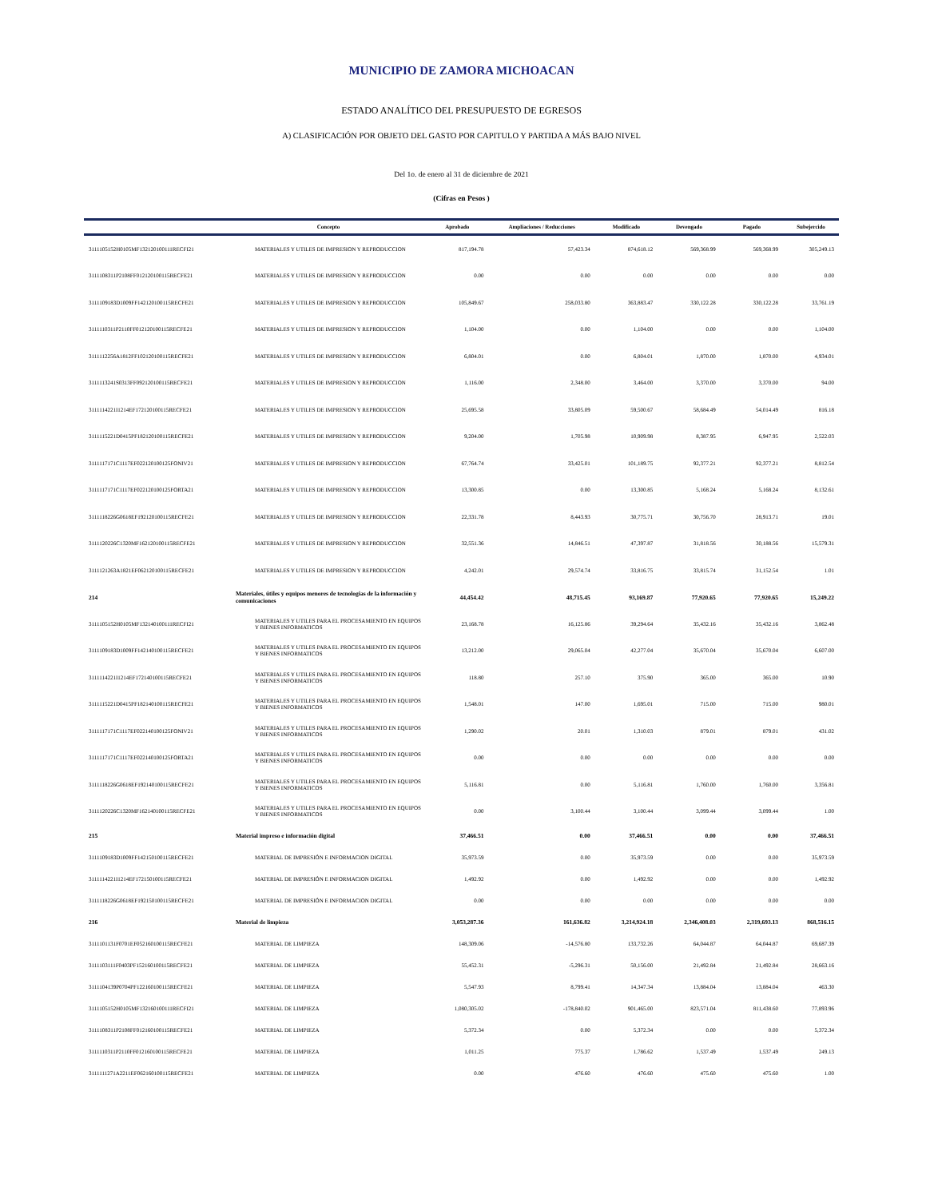MUNICIPIO DE ZAMORA MICHOACAN
ESTADO ANALÍTICO DEL PRESUPUESTO DE EGRESOS
A) CLASIFICACIÓN POR OBJETO DEL GASTO POR CAPITULO Y PARTIDA A MÁS BAJO NIVEL
Del 1o. de enero al 31 de diciembre de 2021
(Cifras en Pesos )
| | Concepto | Aprobado | Ampliaciones / Reducciones | Modificado | Devengado | Pagado | Subejercido |
| --- | --- | --- | --- | --- | --- | --- | --- |
| 3111105152H0105MF132120100111RECFI21 | MATERIALES Y UTILES DE IMPRESION Y REPRODUCCION | 817,194.78 | 57,423.34 | 874,618.12 | 569,368.99 | 569,368.99 | 305,249.13 |
| 3111108311P2108FF012120100115RECFE21 | MATERIALES Y UTILES DE IMPRESION Y REPRODUCCION | 0.00 | 0.00 | 0.00 | 0.00 | 0.00 | 0.00 |
| 3111109183D1009FF142120100115RECFE21 | MATERIALES Y UTILES DE IMPRESION Y REPRODUCCION | 105,849.67 | 258,033.80 | 363,883.47 | 330,122.28 | 330,122.28 | 33,761.19 |
| 3111110311P2110FF012120100115RECFE21 | MATERIALES Y UTILES DE IMPRESION Y REPRODUCCION | 1,104.00 | 0.00 | 1,104.00 | 0.00 | 0.00 | 1,104.00 |
| 3111112256A1812FF102120100115RECFE21 | MATERIALES Y UTILES DE IMPRESION Y REPRODUCCION | 6,804.01 | 0.00 | 6,804.01 | 1,870.00 | 1,870.00 | 4,934.01 |
| 3111113241S0313FF092120100115RECFE21 | MATERIALES Y UTILES DE IMPRESION Y REPRODUCCION | 1,116.00 | 2,348.00 | 3,464.00 | 3,370.00 | 3,370.00 | 94.00 |
| 3111114221I1214EF172120100115RECFE21 | MATERIALES Y UTILES DE IMPRESION Y REPRODUCCION | 25,695.58 | 33,805.09 | 59,500.67 | 58,684.49 | 54,014.49 | 816.18 |
| 3111115221D0415PF182120100115RECFE21 | MATERIALES Y UTILES DE IMPRESION Y REPRODUCCION | 9,204.00 | 1,705.98 | 10,909.98 | 8,387.95 | 6,947.95 | 2,522.03 |
| 3111117171C1117EF022120100125FONIV21 | MATERIALES Y UTILES DE IMPRESION Y REPRODUCCION | 67,764.74 | 33,425.01 | 101,189.75 | 92,377.21 | 92,377.21 | 8,812.54 |
| 3111117171C1117EF022120100125FORTA21 | MATERIALES Y UTILES DE IMPRESION Y REPRODUCCION | 13,300.85 | 0.00 | 13,300.85 | 5,168.24 | 5,168.24 | 8,132.61 |
| 3111118226G0618EF192120100115RECFE21 | MATERIALES Y UTILES DE IMPRESION Y REPRODUCCION | 22,331.78 | 8,443.93 | 30,775.71 | 30,756.70 | 28,913.71 | 19.01 |
| 3111120226C1320MF162120100115RECFE21 | MATERIALES Y UTILES DE IMPRESION Y REPRODUCCION | 32,551.36 | 14,846.51 | 47,397.87 | 31,818.56 | 30,188.56 | 15,579.31 |
| 3111121263A1821EF062120100115RECFE21 | MATERIALES Y UTILES DE IMPRESION Y REPRODUCCION | 4,242.01 | 29,574.74 | 33,816.75 | 33,815.74 | 31,152.54 | 1.01 |
| 214 | Materiales, útiles y equipos menores de tecnologías de la información y comunicaciones | 44,454.42 | 48,715.45 | 93,169.87 | 77,920.65 | 77,920.65 | 15,249.22 |
| 3111105152H0105MF132140100111RECFI21 | MATERIALES Y UTILES PARA EL PROCESAMIENTO EN EQUIPOS Y BIENES INFORMATICOS | 23,168.78 | 16,125.86 | 39,294.64 | 35,432.16 | 35,432.16 | 3,862.48 |
| 3111109183D1009FF142140100115RECFE21 | MATERIALES Y UTILES PARA EL PROCESAMIENTO EN EQUIPOS Y BIENES INFORMATICOS | 13,212.00 | 29,065.04 | 42,277.04 | 35,670.04 | 35,670.04 | 6,607.00 |
| 3111114221I1214EF172140100115RECFE21 | MATERIALES Y UTILES PARA EL PROCESAMIENTO EN EQUIPOS Y BIENES INFORMATICOS | 118.80 | 257.10 | 375.90 | 365.00 | 365.00 | 10.90 |
| 3111115221D0415PF182140100115RECFE21 | MATERIALES Y UTILES PARA EL PROCESAMIENTO EN EQUIPOS Y BIENES INFORMATICOS | 1,548.01 | 147.00 | 1,695.01 | 715.00 | 715.00 | 980.01 |
| 3111117171C1117EF022140100125FONIV21 | MATERIALES Y UTILES PARA EL PROCESAMIENTO EN EQUIPOS Y BIENES INFORMATICOS | 1,290.02 | 20.01 | 1,310.03 | 879.01 | 879.01 | 431.02 |
| 3111117171C1117EF022140100125FORTA21 | MATERIALES Y UTILES PARA EL PROCESAMIENTO EN EQUIPOS Y BIENES INFORMATICOS | 0.00 | 0.00 | 0.00 | 0.00 | 0.00 | 0.00 |
| 3111118226G0618EF192140100115RECFE21 | MATERIALES Y UTILES PARA EL PROCESAMIENTO EN EQUIPOS Y BIENES INFORMATICOS | 5,116.81 | 0.00 | 5,116.81 | 1,760.00 | 1,760.00 | 3,356.81 |
| 3111120226C1320MF162140100115RECFE21 | MATERIALES Y UTILES PARA EL PROCESAMIENTO EN EQUIPOS Y BIENES INFORMATICOS | 0.00 | 3,100.44 | 3,100.44 | 3,099.44 | 3,099.44 | 1.00 |
| 215 | Material impreso e información digital | 37,466.51 | 0.00 | 37,466.51 | 0.00 | 0.00 | 37,466.51 |
| 3111109183D1009FF142150100115RECFE21 | MATERIAL DE IMPRESIÓN E INFORMACION DIGITAL | 35,973.59 | 0.00 | 35,973.59 | 0.00 | 0.00 | 35,973.59 |
| 3111114221I1214EF172150100115RECFE21 | MATERIAL DE IMPRESIÓN E INFORMACION DIGITAL | 1,492.92 | 0.00 | 1,492.92 | 0.00 | 0.00 | 1,492.92 |
| 3111118226G0618EF192150100115RECFE21 | MATERIAL DE IMPRESIÓN E INFORMACION DIGITAL | 0.00 | 0.00 | 0.00 | 0.00 | 0.00 | 0.00 |
| 216 | Material de limpieza | 3,053,287.36 | 161,636.82 | 3,214,924.18 | 2,346,408.03 | 2,319,693.13 | 868,516.15 |
| 3111101131F0701EF052160100115RECFE21 | MATERIAL DE LIMPIEZA | 148,309.06 | -14,576.80 | 133,732.26 | 64,044.87 | 64,044.87 | 69,687.39 |
| 3111103111F0403PF152160100115RECFE21 | MATERIAL DE LIMPIEZA | 55,452.31 | -5,296.31 | 50,156.00 | 21,492.84 | 21,492.84 | 28,663.16 |
| 3111104139P0704PF122160100115RECFE21 | MATERIAL DE LIMPIEZA | 5,547.93 | 8,799.41 | 14,347.34 | 13,884.04 | 13,884.04 | 463.30 |
| 3111105152H0105MF132160100111RECFI21 | MATERIAL DE LIMPIEZA | 1,080,305.02 | -178,840.02 | 901,465.00 | 823,571.04 | 811,438.60 | 77,893.96 |
| 3111108311P2108FF012160100115RECFE21 | MATERIAL DE LIMPIEZA | 5,372.34 | 0.00 | 5,372.34 | 0.00 | 0.00 | 5,372.34 |
| 3111110311P2110FF012160100115RECFE21 | MATERIAL DE LIMPIEZA | 1,011.25 | 775.37 | 1,786.62 | 1,537.49 | 1,537.49 | 249.13 |
| 3111111271A2211EF062160100115RECFE21 | MATERIAL DE LIMPIEZA | 0.00 | 476.60 | 476.60 | 475.60 | 475.60 | 1.00 |